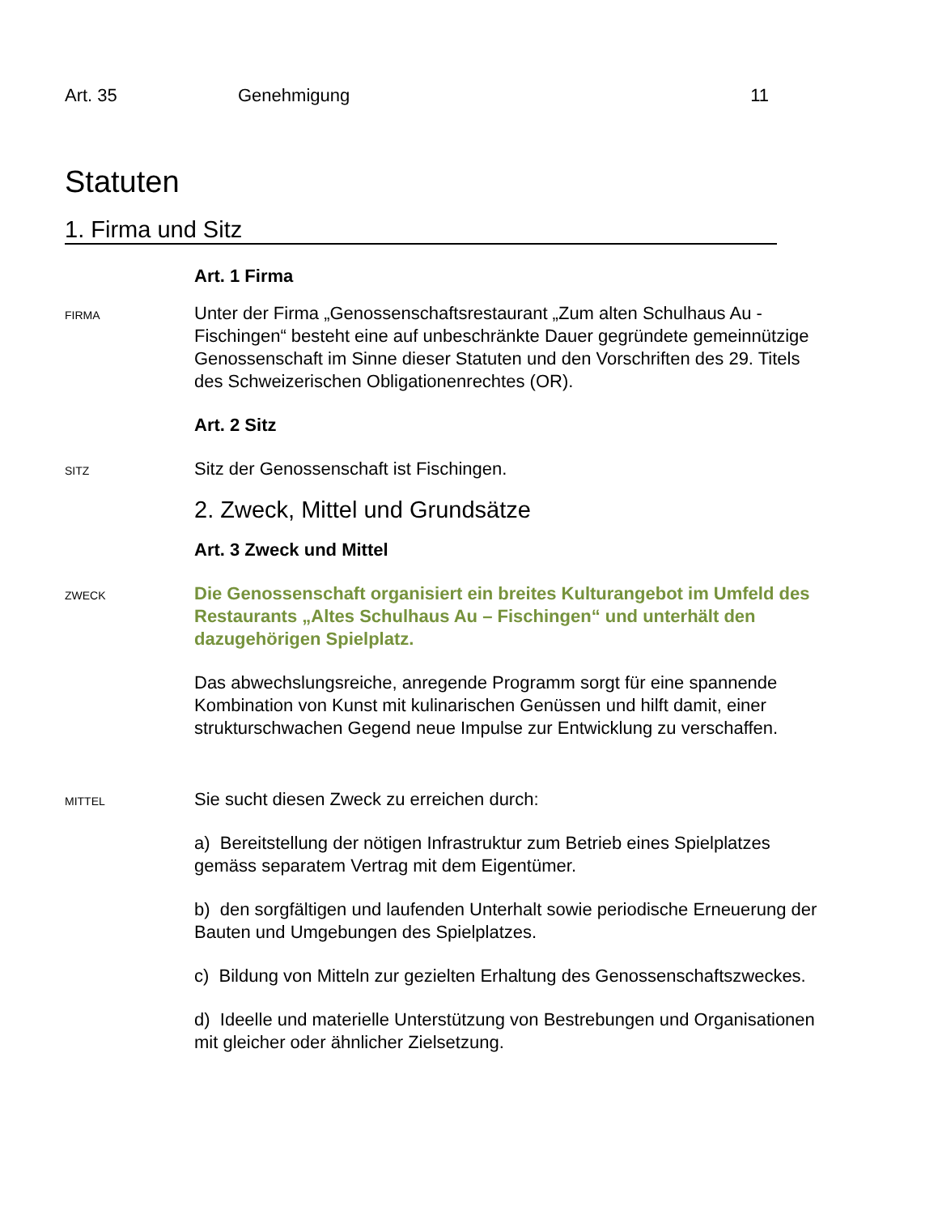Art. 35 Genehmigung 11
Statuten
1. Firma und Sitz
Art. 1 Firma
FIRMA
Unter der Firma „Genossenschaftsrestaurant „Zum alten Schulhaus Au - Fischingen“ besteht eine auf unbeschränkte Dauer gegründete gemeinnützige Genossenschaft im Sinne dieser Statuten und den Vorschriften des 29. Titels des Schweizerischen Obligationenrechtes (OR).
Art. 2 Sitz
SITZ
Sitz der Genossenschaft ist Fischingen.
2. Zweck, Mittel und Grundsätze
Art. 3 Zweck und Mittel
ZWECK
Die Genossenschaft organisiert ein breites Kulturangebot im Umfeld des Restaurants „Altes Schulhaus Au – Fischingen“ und unterhält den dazugehörigen Spielplatz.
Das abwechslungsreiche, anregende Programm sorgt für eine spannende Kombination von Kunst mit kulinarischen Genüssen und hilft damit, einer strukturschwachen Gegend neue Impulse zur Entwicklung zu verschaffen.
MITTEL
Sie sucht diesen Zweck zu erreichen durch:
a) Bereitstellung der nötigen Infrastruktur zum Betrieb eines Spielplatzes gemäss separatem Vertrag mit dem Eigentümer.
b) den sorgfältigen und laufenden Unterhalt sowie periodische Erneuerung der Bauten und Umgebungen des Spielplatzes.
c) Bildung von Mitteln zur gezielten Erhaltung des Genossenschaftszweckes.
d) Ideelle und materielle Unterstützung von Bestrebungen und Organisationen mit gleicher oder ähnlicher Zielsetzung.